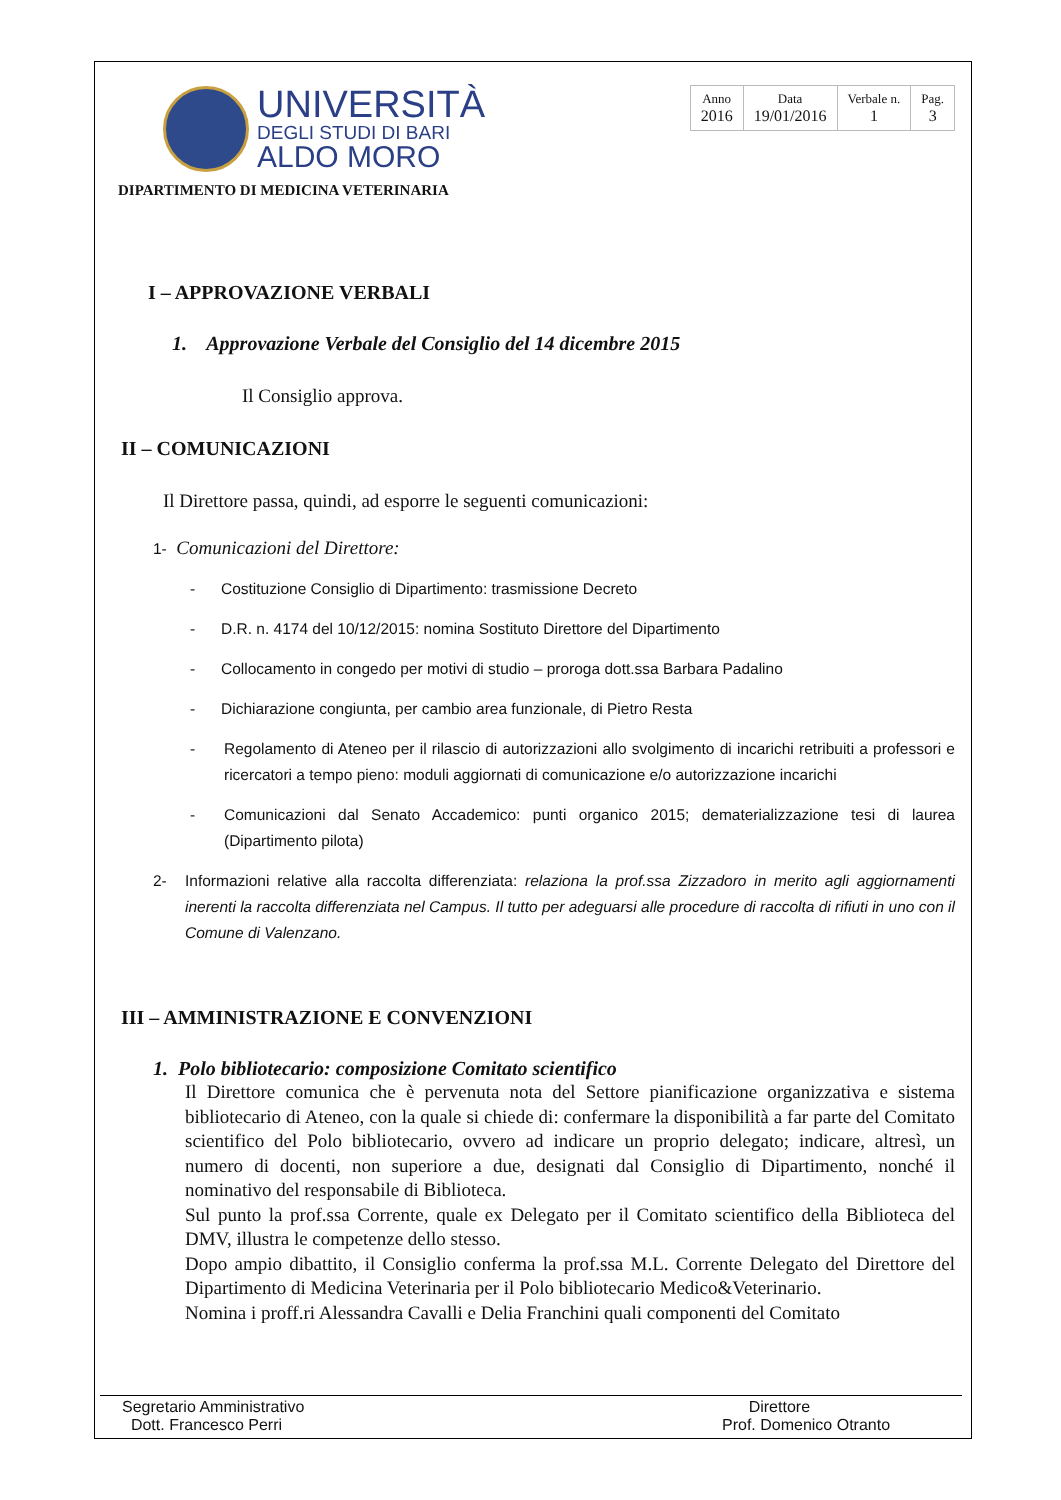UNIVERSITÀ
DEGLI STUDI DI BARI
ALDO MORO
| Anno 2016 | Data 19/01/2016 | Verbale n. 1 | Pag. 3 |
DIPARTIMENTO DI MEDICINA VETERINARIA
I – APPROVAZIONE VERBALI
1. Approvazione Verbale del Consiglio del 14 dicembre 2015
Il Consiglio approva.
II – COMUNICAZIONI
Il Direttore passa, quindi, ad esporre le seguenti comunicazioni:
1- Comunicazioni del Direttore:
- Costituzione Consiglio di Dipartimento: trasmissione Decreto
- D.R. n. 4174 del 10/12/2015: nomina Sostituto Direttore del Dipartimento
- Collocamento in congedo per motivi di studio – proroga dott.ssa Barbara Padalino
- Dichiarazione congiunta, per cambio area funzionale, di Pietro Resta
- Regolamento di Ateneo per il rilascio di autorizzazioni allo svolgimento di incarichi retribuiti a professori e ricercatori a tempo pieno: moduli aggiornati di comunicazione e/o autorizzazione incarichi
- Comunicazioni dal Senato Accademico: punti organico 2015; dematerializzazione tesi di laurea (Dipartimento pilota)
2- Informazioni relative alla raccolta differenziata: relaziona la prof.ssa Zizzadoro in merito agli aggiornamenti inerenti la raccolta differenziata nel Campus. Il tutto per adeguarsi alle procedure di raccolta di rifiuti in uno con il Comune di Valenzano.
III – AMMINISTRAZIONE E CONVENZIONI
1. Polo bibliotecario: composizione Comitato scientifico
Il Direttore comunica che è pervenuta nota del Settore pianificazione organizzativa e sistema bibliotecario di Ateneo, con la quale si chiede di: confermare la disponibilità a far parte del Comitato scientifico del Polo bibliotecario, ovvero ad indicare un proprio delegato; indicare, altresì, un numero di docenti, non superiore a due, designati dal Consiglio di Dipartimento, nonché il nominativo del responsabile di Biblioteca.
Sul punto la prof.ssa Corrente, quale ex Delegato per il Comitato scientifico della Biblioteca del DMV, illustra le competenze dello stesso.
Dopo ampio dibattito, il Consiglio conferma la prof.ssa M.L. Corrente Delegato del Direttore del Dipartimento di Medicina Veterinaria per il Polo bibliotecario Medico&Veterinario.
Nomina i proff.ri Alessandra Cavalli e Delia Franchini quali componenti del Comitato
Segretario Amministrativo
Dott. Francesco Perri
Direttore
Prof. Domenico Otranto